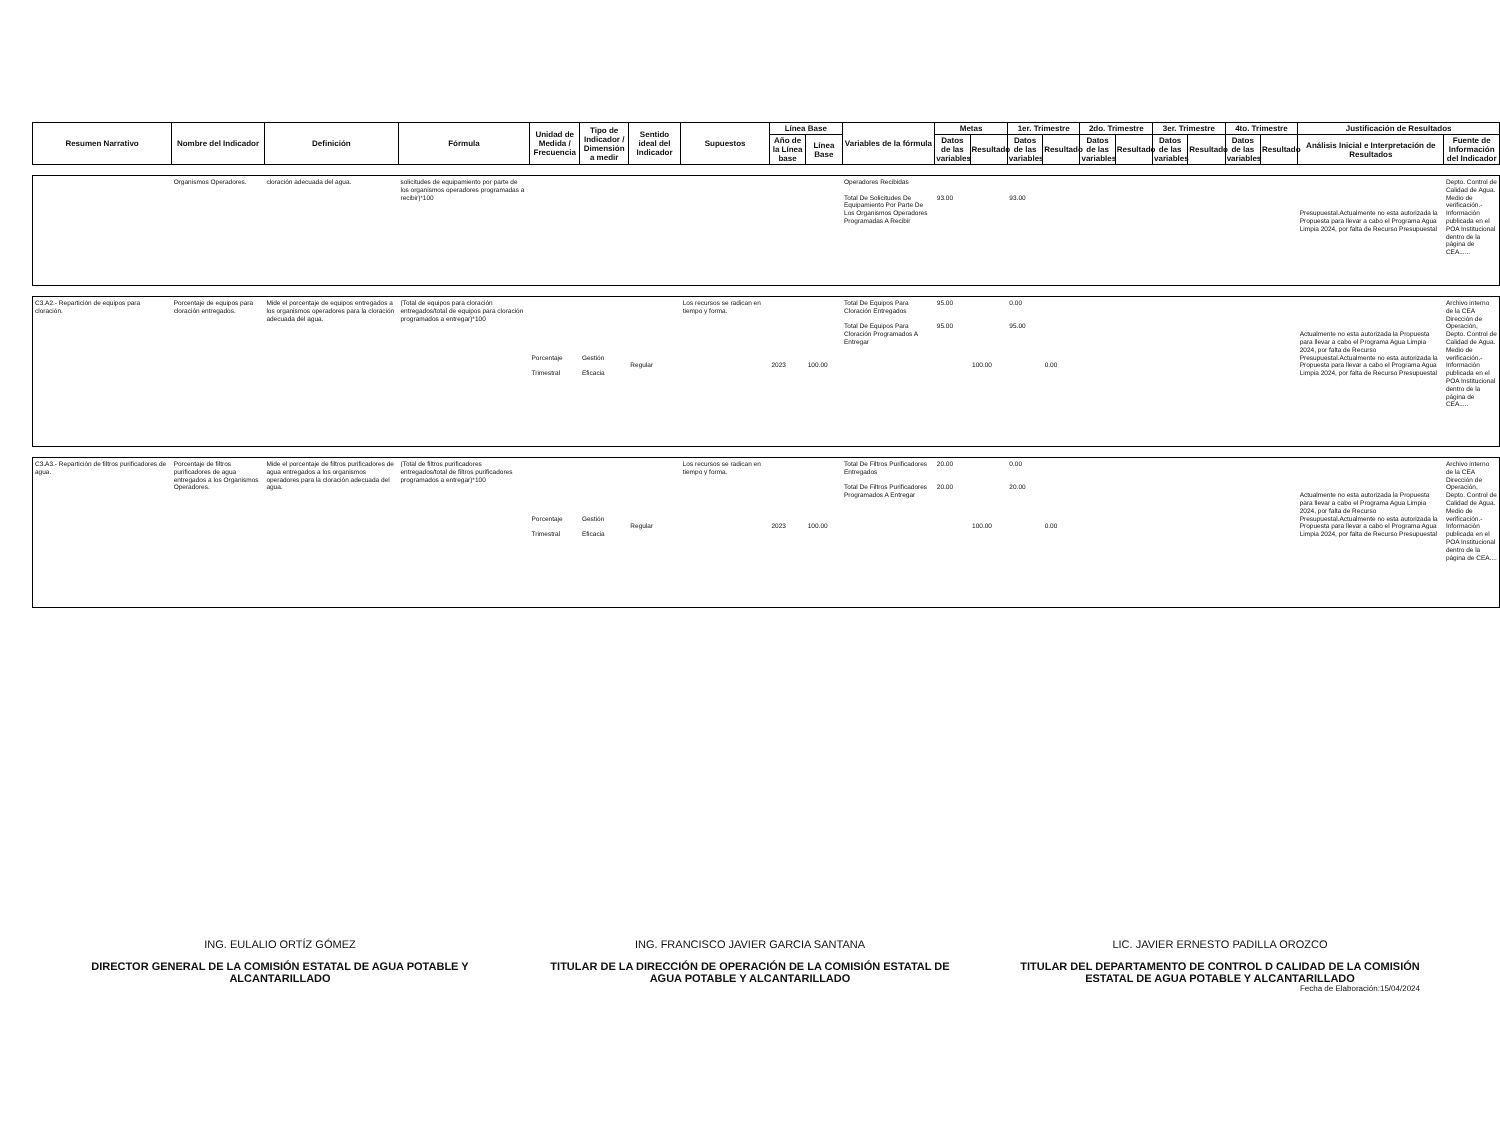| Resumen Narrativo | Nombre del Indicador | Definición | Fórmula | Unidad de Medida / Frecuencia | Tipo de Indicador / Dimensión a medir | Sentido ideal del Indicador | Supuestos | Línea Base | | Variables de la fórmula | Metas | | 1er. Trimestre | | 2do. Trimestre | | 3er. Trimestre | | 4to. Trimestre | | Justificación de Resultados | |
| --- | --- | --- | --- | --- | --- | --- | --- | --- | --- | --- | --- | --- | --- | --- | --- | --- | --- | --- | --- | --- | --- | --- |
| | | | | | | | | Año de la Línea base | Línea Base | | Datos de las variables | Resultado | Datos de las variables | Resultado | Datos de las variables | Resultado | Datos de las variables | Resultado | Datos de las variables | Resultado | Análisis Inicial e Interpretación de Resultados | Fuente de Información del Indicador |
| | Organismos Operadores. | cloración adecuada del agua. | solicitudes de equipamiento por parte de los organismos operadores programadas a recibir)*100 | | | | | | | Operadores Recibidas Total De Solicitudes De Equipamiento Por Parte De Los Organismos Operadores Programadas A Recibir | 93.00 | | 93.00 | | | | | | | | Presupuestal.Actualmente no esta autorizada la Propuesta para llevar a cabo el Programa Agua Limpia 2024, por falta de Recurso Presupuestal | Depto. Control de Calidad de Agua. Medio de verificación.- Información publicada en el POA Institucional dentro de la página de CEA...... |
| C3.A2.- Repartición de equipos para cloración. | Porcentaje de equipos para cloración entregados. | Mide el porcentaje de equipos entregados a los organismos operadores para la cloración adecuada del agua. | (Total de equipos para cloración entregados/total de equipos para cloración programados a entregar)*100 | Porcentaje Trimestral | Gestión Eficacia | Regular | Los recursos se radican en tiempo y forma. | 2023 | 100.00 | Total De Equipos Para Cloración Entregados Total De Equipos Para Cloración Programados A Entregar | 95.00 95.00 | 100.00 | 0.00 95.00 | 0.00 | | | | | | | Actualmente no esta autorizada la Propuesta para llevar a cabo el Programa Agua Limpia 2024, por falta de Recurso Presupuestal.Actualmente no esta autorizada la Propuesta para llevar a cabo el Programa Agua Limpia 2024, por falta de Recurso Presupuestal | Archivo interno de la CEA Dirección de Operación, Depto. Control de Calidad de Agua. Medio de verificación.- Información publicada en el POA Institucional dentro de la página de CEA..... |
| C3.A3.- Repartición de filtros purificadores de agua. | Porcentaje de filtros purificadores de agua entregados a los Organismos Operadores. | Mide el porcentaje de filtros purificadores de agua entregados a los organismos operadores para la cloración adecuada del agua. | (Total de filtros purificadores entregados/total de filtros purificadores programados a entregar)*100 | Porcentaje Trimestral | Gestión Eficacia | Regular | Los recursos se radican en tiempo y forma. | 2023 | 100.00 | Total De Filtros Purificadores Entregados Total De Filtros Purificadores Programados A Entregar | 20.00 20.00 | 100.00 | 0.00 20.00 | 0.00 | | | | | | | Actualmente no esta autorizada la Propuesta para llevar a cabo el Programa Agua Limpia 2024, por falta de Recurso Presupuestal.Actualmente no esta autorizada la Propuesta para llevar a cabo el Programa Agua Limpia 2024, por falta de Recurso Presupuestal | Archivo interno de la CEA Dirección de Operación, Depto. Control de Calidad de Agua. Medio de verificación.- Información publicada en el POA Institucional dentro de la página de CEA.... |
ING. EULALIO ORTÍZ GÓMEZ
DIRECTOR GENERAL DE LA COMISIÓN ESTATAL DE AGUA POTABLE Y ALCANTARILLADO
ING. FRANCISCO JAVIER GARCIA SANTANA
TITULAR DE LA DIRECCIÓN DE OPERACIÓN DE LA COMISIÓN ESTATAL DE AGUA POTABLE Y ALCANTARILLADO
LIC. JAVIER ERNESTO PADILLA OROZCO
TITULAR DEL DEPARTAMENTO DE CONTROL D CALIDAD DE LA COMISIÓN ESTATAL DE AGUA POTABLE Y ALCANTARILLADO
Fecha de Elaboración:15/04/2024